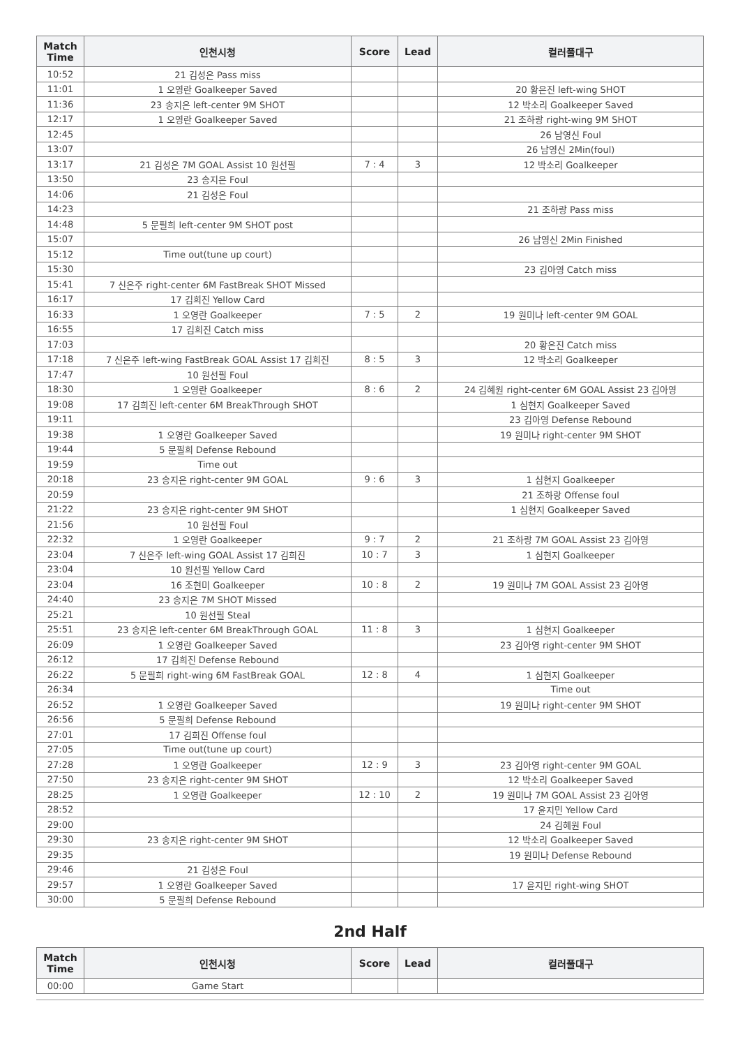| Match Time | 인천시청 | Score | Lead | 컬러풀대구 |
| --- | --- | --- | --- | --- |
| 10:52 | 21 김성은 Pass miss | | | |
| 11:01 | 1 오영란 Goalkeeper Saved | | | 20 황은진 left-wing SHOT |
| 11:36 | 23 송지은 left-center 9M SHOT | | | 12 박소리 Goalkeeper Saved |
| 12:17 | 1 오영란 Goalkeeper Saved | | | 21 조하랑 right-wing 9M SHOT |
| 12:45 | | | | 26 남영신 Foul |
| 13:07 | | | | 26 남영신 2Min(foul) |
| 13:17 | 21 김성은 7M GOAL Assist 10 원선필 | 7 : 4 | 3 | 12 박소리 Goalkeeper |
| 13:50 | 23 송지은 Foul | | | |
| 14:06 | 21 김성은 Foul | | | |
| 14:23 | | | | 21 조하랑 Pass miss |
| 14:48 | 5 문필희 left-center 9M SHOT post | | | |
| 15:07 | | | | 26 남영신 2Min Finished |
| 15:12 | Time out(tune up court) | | | |
| 15:30 | | | | 23 김아영 Catch miss |
| 15:41 | 7 신은주 right-center 6M FastBreak SHOT Missed | | | |
| 16:17 | 17 김희진 Yellow Card | | | |
| 16:33 | 1 오영란 Goalkeeper | 7 : 5 | 2 | 19 원미나 left-center 9M GOAL |
| 16:55 | 17 김희진 Catch miss | | | |
| 17:03 | | | | 20 황은진 Catch miss |
| 17:18 | 7 신은주 left-wing FastBreak GOAL Assist 17 김희진 | 8 : 5 | 3 | 12 박소리 Goalkeeper |
| 17:47 | 10 원선필 Foul | | | |
| 18:30 | 1 오영란 Goalkeeper | 8 : 6 | 2 | 24 김혜원 right-center 6M GOAL Assist 23 김아영 |
| 19:08 | 17 김희진 left-center 6M BreakThrough SHOT | | | 1 심현지 Goalkeeper Saved |
| 19:11 | | | | 23 김아영 Defense Rebound |
| 19:38 | 1 오영란 Goalkeeper Saved | | | 19 원미나 right-center 9M SHOT |
| 19:44 | 5 문필희 Defense Rebound | | | |
| 19:59 | Time out | | | |
| 20:18 | 23 송지은 right-center 9M GOAL | 9 : 6 | 3 | 1 심현지 Goalkeeper |
| 20:59 | | | | 21 조하랑 Offense foul |
| 21:22 | 23 송지은 right-center 9M SHOT | | | 1 심현지 Goalkeeper Saved |
| 21:56 | 10 원선필 Foul | | | |
| 22:32 | 1 오영란 Goalkeeper | 9 : 7 | 2 | 21 조하랑 7M GOAL Assist 23 김아영 |
| 23:04 | 7 신은주 left-wing GOAL Assist 17 김희진 | 10 : 7 | 3 | 1 심현지 Goalkeeper |
| 23:04 | 10 원선필 Yellow Card | | | |
| 23:04 | 16 조현미 Goalkeeper | 10 : 8 | 2 | 19 원미나 7M GOAL Assist 23 김아영 |
| 24:40 | 23 송지은 7M SHOT Missed | | | |
| 25:21 | 10 원선필 Steal | | | |
| 25:51 | 23 송지은 left-center 6M BreakThrough GOAL | 11 : 8 | 3 | 1 심현지 Goalkeeper |
| 26:09 | 1 오영란 Goalkeeper Saved | | | 23 김아영 right-center 9M SHOT |
| 26:12 | 17 김희진 Defense Rebound | | | |
| 26:22 | 5 문필희 right-wing 6M FastBreak GOAL | 12 : 8 | 4 | 1 심현지 Goalkeeper |
| 26:34 | | | | Time out |
| 26:52 | 1 오영란 Goalkeeper Saved | | | 19 원미나 right-center 9M SHOT |
| 26:56 | 5 문필희 Defense Rebound | | | |
| 27:01 | 17 김희진 Offense foul | | | |
| 27:05 | Time out(tune up court) | | | |
| 27:28 | 1 오영란 Goalkeeper | 12 : 9 | 3 | 23 김아영 right-center 9M GOAL |
| 27:50 | 23 송지은 right-center 9M SHOT | | | 12 박소리 Goalkeeper Saved |
| 28:25 | 1 오영란 Goalkeeper | 12 : 10 | 2 | 19 원미나 7M GOAL Assist 23 김아영 |
| 28:52 | | | | 17 윤지민 Yellow Card |
| 29:00 | | | | 24 김혜원 Foul |
| 29:30 | 23 송지은 right-center 9M SHOT | | | 12 박소리 Goalkeeper Saved |
| 29:35 | | | | 19 원미나 Defense Rebound |
| 29:46 | 21 김성은 Foul | | | |
| 29:57 | 1 오영란 Goalkeeper Saved | | | 17 윤지민 right-wing SHOT |
| 30:00 | 5 문필희 Defense Rebound | | | |
2nd Half
| Match Time | 인천시청 | Score | Lead | 컬러풀대구 |
| --- | --- | --- | --- | --- |
| 00:00 | Game Start | | | |